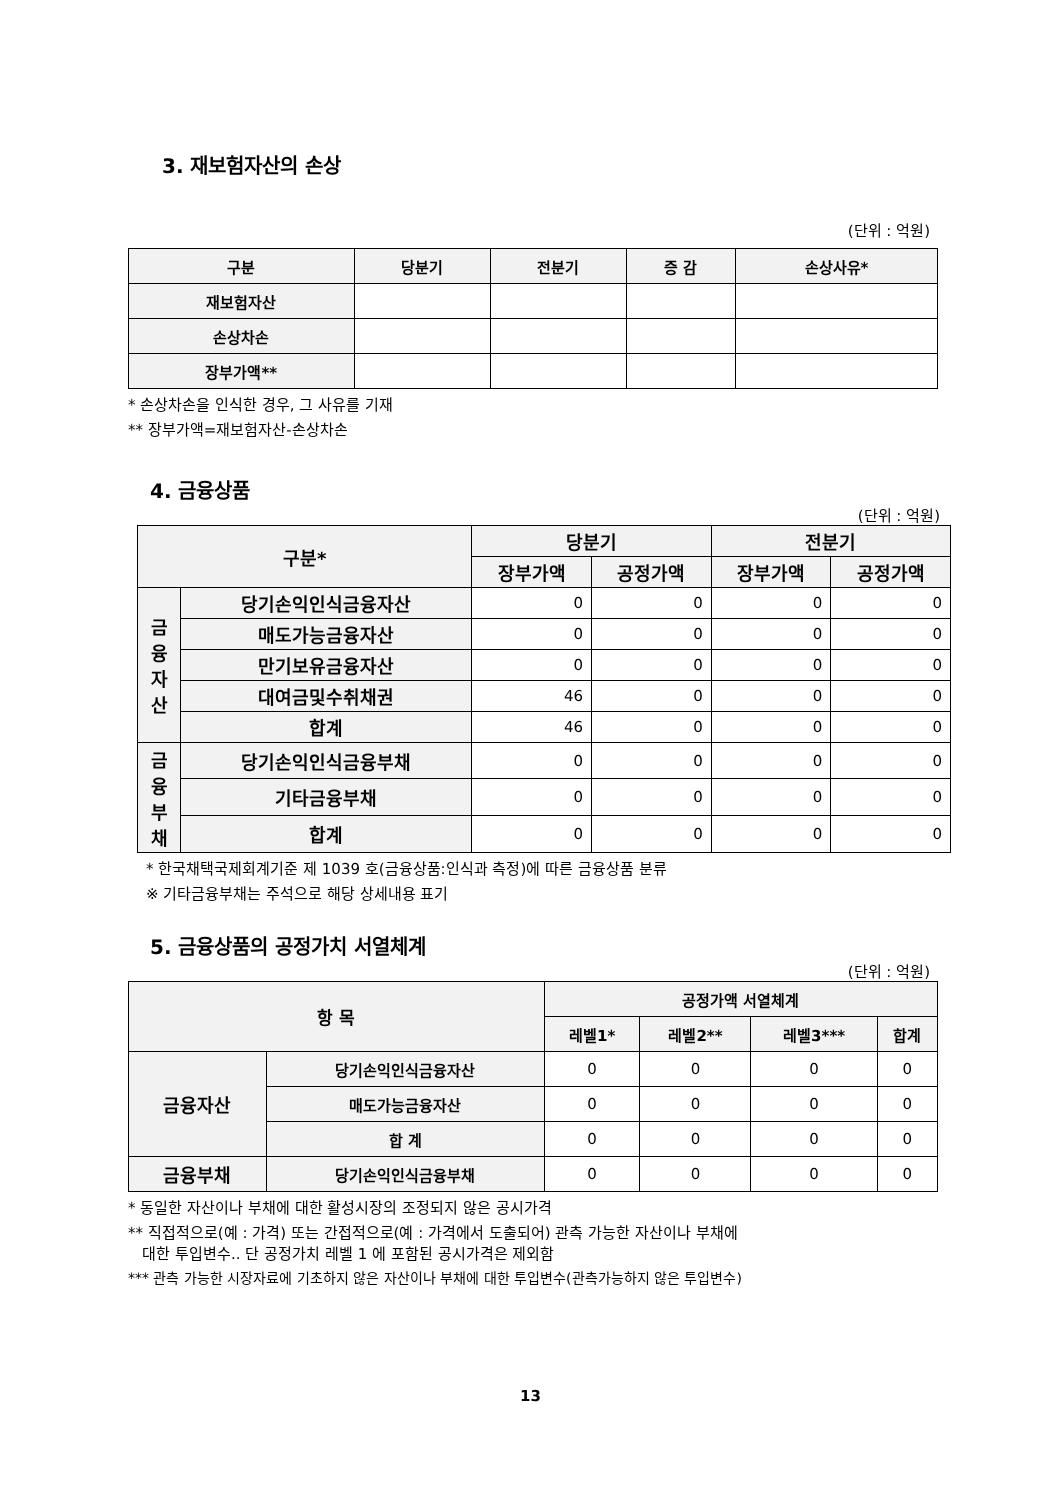3. 재보험자산의 손상
(단위 : 억원)
| 구분 | 당분기 | 전분기 | 증 감 | 손상사유* |
| --- | --- | --- | --- | --- |
| 재보험자산 | | | | |
| 손상차손 | | | | |
| 장부가액** | | | | |
* 손상차손을 인식한 경우, 그 사유를 기재
** 장부가액=재보험자산-손상차손
4. 금융상품
(단위 : 억원)
| 구분* | | 당분기 | | 전분기 | |
| --- | --- | --- | --- | --- | --- |
| | | 장부가액 | 공정가액 | 장부가액 | 공정가액 |
| 금 융 자 산 | 당기손익인식금융자산 | 0 | 0 | 0 | 0 |
| | 매도가능금융자산 | 0 | 0 | 0 | 0 |
| | 만기보유금융자산 | 0 | 0 | 0 | 0 |
| | 대여금및수취채권 | 46 | 0 | 0 | 0 |
| | 합계 | 46 | 0 | 0 | 0 |
| 금 융 부 채 | 당기손익인식금융부채 | 0 | 0 | 0 | 0 |
| | 기타금융부채 | 0 | 0 | 0 | 0 |
| | 합계 | 0 | 0 | 0 | 0 |
* 한국채택국제회계기준 제 1039 호(금융상품:인식과 측정)에 따른 금융상품 분류
※ 기타금융부채는 주석으로 해당 상세내용 표기
5. 금융상품의 공정가치 서열체계
(단위 : 억원)
| 항 목 | | 공정가액 서열체계 | | | |
| --- | --- | --- | --- | --- | --- |
| | | 레벨1* | 레벨2** | 레벨3*** | 합계 |
| 금융자산 | 당기손익인식금융자산 | 0 | 0 | 0 | 0 |
| | 매도가능금융자산 | 0 | 0 | 0 | 0 |
| | 합 계 | 0 | 0 | 0 | 0 |
| 금융부채 | 당기손익인식금융부채 | 0 | 0 | 0 | 0 |
* 동일한 자산이나 부채에 대한 활성시장의 조정되지 않은 공시가격
** 직접적으로(예 : 가격) 또는 간접적으로(예 : 가격에서 도출되어) 관측 가능한 자산이나 부채에
대한 투입변수.. 단 공정가치 레벨 1 에 포함된 공시가격은 제외함
*** 관측 가능한 시장자료에 기초하지 않은 자산이나 부채에 대한 투입변수(관측가능하지 않은 투입변수)
13